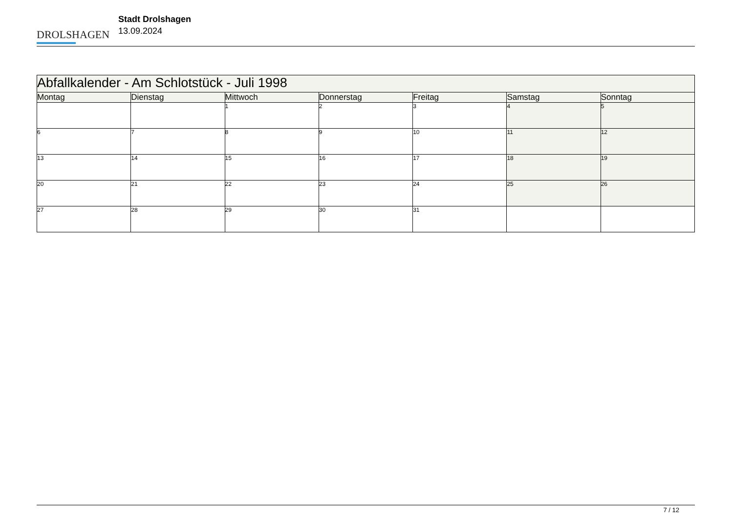DROLSHAGEN
Stadt Drolshagen
13.09.2024
| Abfallkalender - Am Schlotstück - Juli 1998 | | | | | | |
| --- | --- | --- | --- | --- | --- | --- |
| Montag | Dienstag | Mittwoch | Donnerstag | Freitag | Samstag | Sonntag |
| | | 1 | 2 | 3 | 4 | 5 |
| 6 | 7 | 8 | 9 | 10 | 11 | 12 |
| 13 | 14 | 15 | 16 | 17 | 18 | 19 |
| 20 | 21 | 22 | 23 | 24 | 25 | 26 |
| 27 | 28 | 29 | 30 | 31 | | |
7 / 12